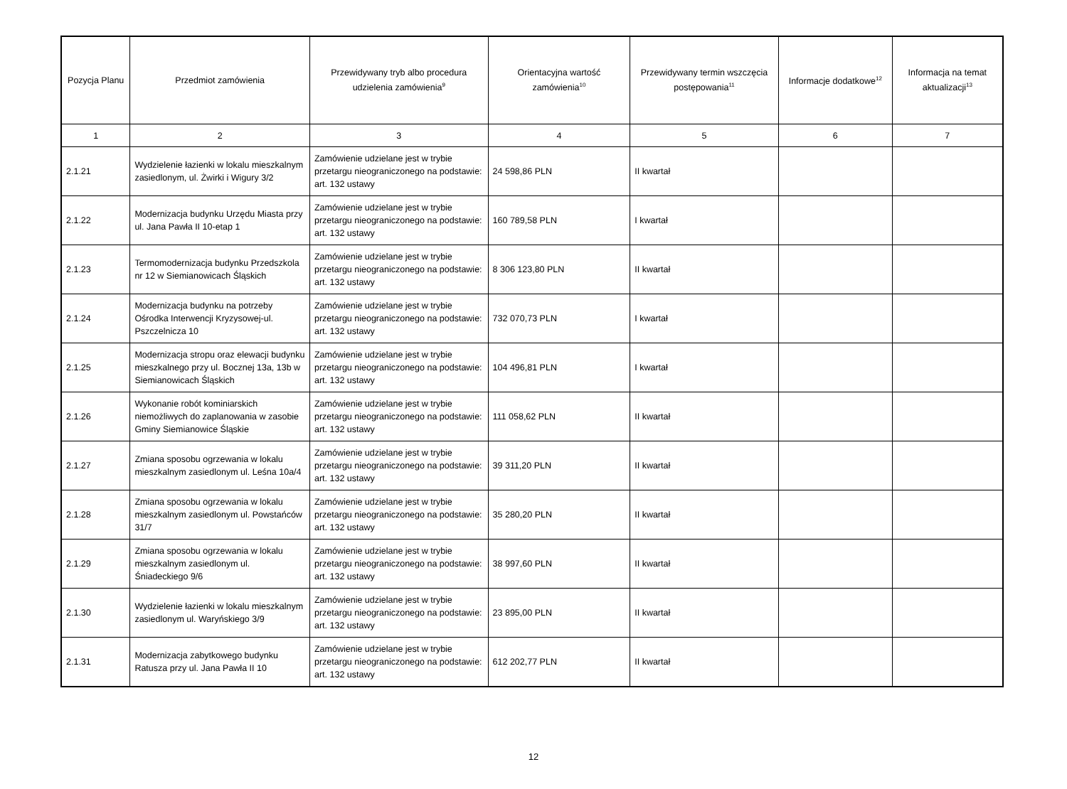| Pozycja Planu | Przedmiot zamówienia | Przewidywany tryb albo procedura udzielenia zamówienia<sup>9</sup> | Orientacyjna wartość zamówienia<sup>10</sup> | Przewidywany termin wszczęcia postępowania<sup>11</sup> | Informacje dodatkowe<sup>12</sup> | Informacja na temat aktualizacji<sup>13</sup> |
| --- | --- | --- | --- | --- | --- | --- |
| 1 | 2 | 3 | 4 | 5 | 6 | 7 |
| 2.1.21 | Wydzielenie łazienki w lokalu mieszkalnym zasiedlonym, ul. Żwirki i Wigury 3/2 | Zamówienie udzielane jest w trybie przetargu nieograniczonego na podstawie: art. 132 ustawy | 24 598,86 PLN | II kwartał | | |
| 2.1.22 | Modernizacja budynku Urzędu Miasta przy ul. Jana Pawła II 10-etap 1 | Zamówienie udzielane jest w trybie przetargu nieograniczonego na podstawie: art. 132 ustawy | 160 789,58 PLN | I kwartał | | |
| 2.1.23 | Termomodernizacja budynku Przedszkola nr 12 w Siemianowicach Śląskich | Zamówienie udzielane jest w trybie przetargu nieograniczonego na podstawie: art. 132 ustawy | 8 306 123,80 PLN | II kwartał | | |
| 2.1.24 | Modernizacja budynku na potrzeby Ośrodka Interwencji Kryzysowej-ul. Pszczelnicza 10 | Zamówienie udzielane jest w trybie przetargu nieograniczonego na podstawie: art. 132 ustawy | 732 070,73 PLN | I kwartał | | |
| 2.1.25 | Modernizacja stropu oraz elewacji budynku mieszkalnego przy ul. Bocznej 13a, 13b w Siemianowicach Śląskich | Zamówienie udzielane jest w trybie przetargu nieograniczonego na podstawie: art. 132 ustawy | 104 496,81 PLN | I kwartał | | |
| 2.1.26 | Wykonanie robót kominiarskich niemożliwych do zaplanowania w zasobie Gminy Siemianowice Śląskie | Zamówienie udzielane jest w trybie przetargu nieograniczonego na podstawie: art. 132 ustawy | 111 058,62 PLN | II kwartał | | |
| 2.1.27 | Zmiana sposobu ogrzewania w lokalu mieszkalnym zasiedlonym ul. Leśna 10a/4 | Zamówienie udzielane jest w trybie przetargu nieograniczonego na podstawie: art. 132 ustawy | 39 311,20 PLN | II kwartał | | |
| 2.1.28 | Zmiana sposobu ogrzewania w lokalu mieszkalnym zasiedlonym ul. Powstańców 31/7 | Zamówienie udzielane jest w trybie przetargu nieograniczonego na podstawie: art. 132 ustawy | 35 280,20 PLN | II kwartał | | |
| 2.1.29 | Zmiana sposobu ogrzewania w lokalu mieszkalnym zasiedlonym ul. Śniadeckiego 9/6 | Zamówienie udzielane jest w trybie przetargu nieograniczonego na podstawie: art. 132 ustawy | 38 997,60 PLN | II kwartał | | |
| 2.1.30 | Wydzielenie łazienki w lokalu mieszkalnym zasiedlonym ul. Waryńskiego 3/9 | Zamówienie udzielane jest w trybie przetargu nieograniczonego na podstawie: art. 132 ustawy | 23 895,00 PLN | II kwartał | | |
| 2.1.31 | Modernizacja zabytkowego budynku Ratusza przy ul. Jana Pawła II 10 | Zamówienie udzielane jest w trybie przetargu nieograniczonego na podstawie: art. 132 ustawy | 612 202,77 PLN | II kwartał | | |
12